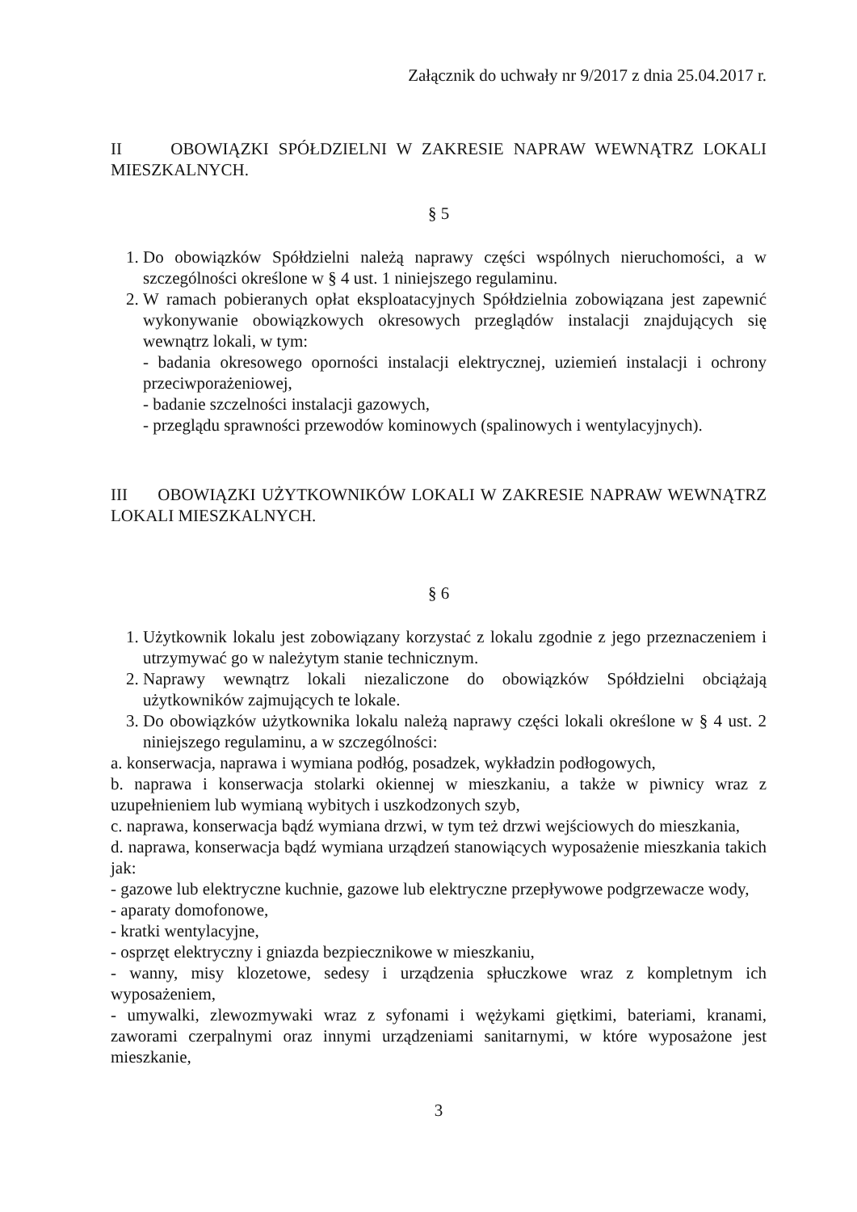Załącznik do uchwały nr 9/2017 z dnia 25.04.2017 r.
II OBOWIĄZKI SPÓŁDZIELNI W ZAKRESIE NAPRAW WEWNĄTRZ LOKALI MIESZKALNYCH.
§ 5
1. Do obowiązków Spółdzielni należą naprawy części wspólnych nieruchomości, a w szczególności określone w § 4 ust. 1 niniejszego regulaminu.
2. W ramach pobieranych opłat eksploatacyjnych Spółdzielnia zobowiązana jest zapewnić wykonywanie obowiązkowych okresowych przeglądów instalacji znajdujących się wewnątrz lokali, w tym:
- badania okresowego oporności instalacji elektrycznej, uziemień instalacji i ochrony przeciwporażeniowej,
- badanie szczelności instalacji gazowych,
- przeglądu sprawności przewodów kominowych (spalinowych i wentylacyjnych).
III OBOWIĄZKI UŻYTKOWNIKÓW LOKALI W ZAKRESIE NAPRAW WEWNĄTRZ LOKALI MIESZKALNYCH.
§ 6
1. Użytkownik lokalu jest zobowiązany korzystać z lokalu zgodnie z jego przeznaczeniem i utrzymywać go w należytym stanie technicznym.
2. Naprawy wewnątrz lokali niezaliczone do obowiązków Spółdzielni obciążają użytkowników zajmujących te lokale.
3. Do obowiązków użytkownika lokalu należą naprawy części lokali określone w § 4 ust. 2 niniejszego regulaminu, a w szczególności:
a. konserwacja, naprawa i wymiana podłóg, posadzek, wykładzin podłogowych,
b. naprawa i konserwacja stolarki okiennej w mieszkaniu, a także w piwnicy wraz z uzupełnieniem lub wymianą wybitych i uszkodzonych szyb,
c. naprawa, konserwacja bądź wymiana drzwi, w tym też drzwi wejściowych do mieszkania,
d. naprawa, konserwacja bądź wymiana urządzeń stanowiących wyposażenie mieszkania takich jak:
- gazowe lub elektryczne kuchnie, gazowe lub elektryczne przepływowe podgrzewacze wody,
- aparaty domofonowe,
- kratki wentylacyjne,
- osprzęt elektryczny i gniazda bezpiecznikowe w mieszkaniu,
- wanny, misy klozetowe, sedesy i urządzenia spłuczkowe wraz z kompletnym ich wyposażeniem,
- umywalki, zlewozmywaki wraz z syfonami i wężykami giętkimi, bateriami, kranami, zaworami czerpalnymi oraz innymi urządzeniami sanitarnymi, w które wyposażone jest mieszkanie,
3